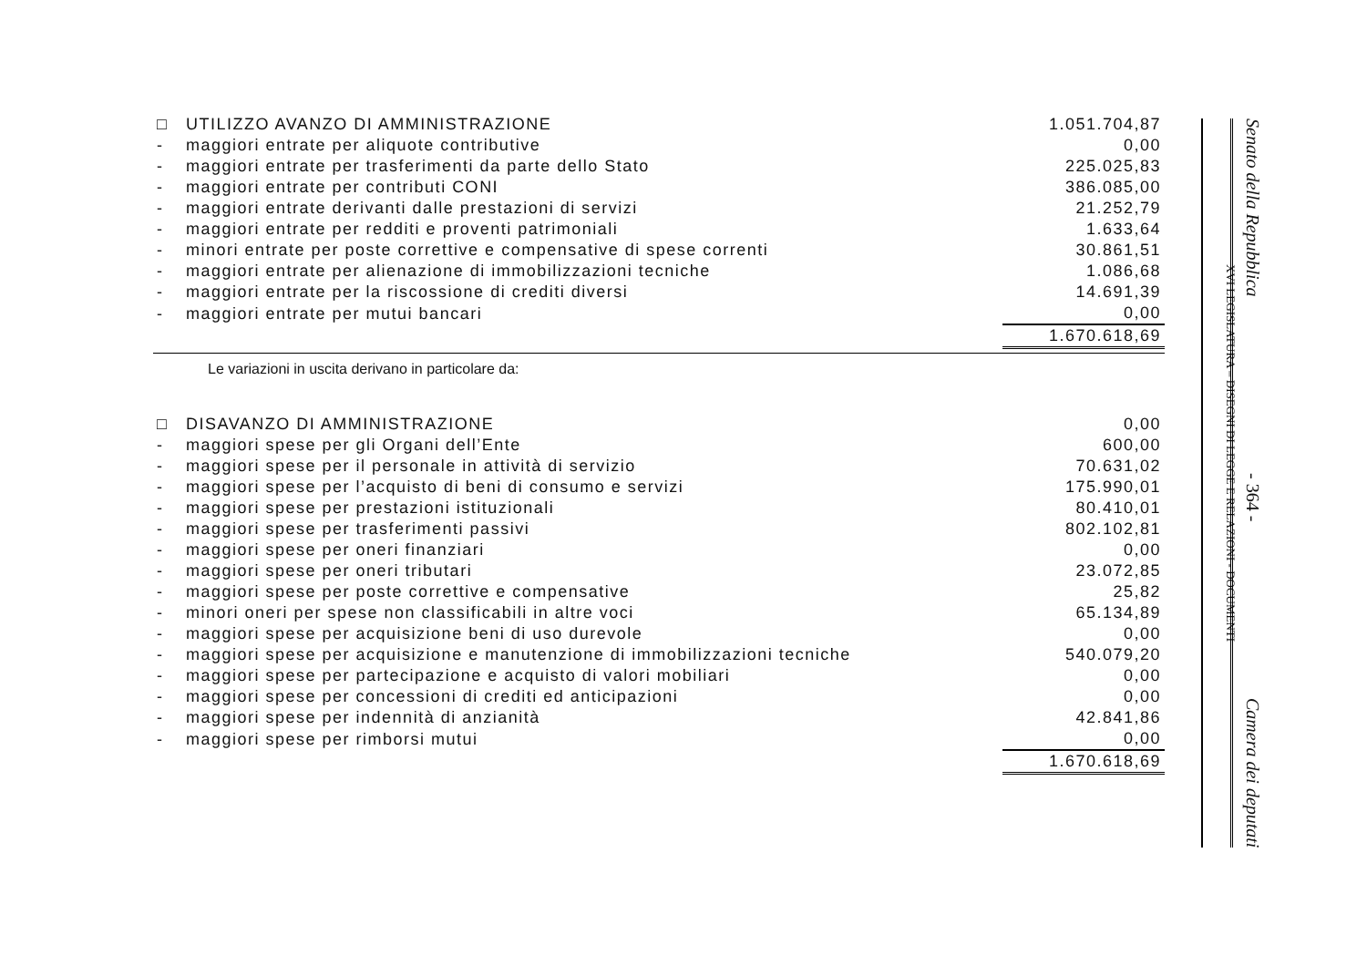| □ | UTILIZZO AVANZO DI AMMINISTRAZIONE | 1.051.704,87 |
| - | maggiori entrate per aliquote contributive | 0,00 |
| - | maggiori entrate per trasferimenti da parte dello Stato | 225.025,83 |
| - | maggiori entrate per contributi CONI | 386.085,00 |
| - | maggiori entrate derivanti dalle prestazioni di servizi | 21.252,79 |
| - | maggiori entrate per redditi e proventi patrimoniali | 1.633,64 |
| - | minori entrate per poste correttive e compensative di spese correnti | 30.861,51 |
| - | maggiori entrate per alienazione di immobilizzazioni tecniche | 1.086,68 |
| - | maggiori entrate per la riscossione di crediti diversi | 14.691,39 |
| - | maggiori entrate per mutui bancari | 0,00 |
| | | 1.670.618,69 |
Le variazioni in uscita derivano in particolare da:
| □ | DISAVANZO DI AMMINISTRAZIONE | 0,00 |
| - | maggiori spese per gli Organi dell’Ente | 600,00 |
| - | maggiori spese per il personale in attività di servizio | 70.631,02 |
| - | maggiori spese per l’acquisto di beni di consumo e servizi | 175.990,01 |
| - | maggiori spese per prestazioni istituzionali | 80.410,01 |
| - | maggiori spese per trasferimenti passivi | 802.102,81 |
| - | maggiori spese per oneri finanziari | 0,00 |
| - | maggiori spese per oneri tributari | 23.072,85 |
| - | maggiori spese per poste correttive e compensative | 25,82 |
| - | minori oneri per spese non classificabili in altre voci | 65.134,89 |
| - | maggiori spese per acquisizione beni di uso durevole | 0,00 |
| - | maggiori spese per acquisizione e manutenzione di immobilizzazioni tecniche | 540.079,20 |
| - | maggiori spese per partecipazione e acquisto di valori mobiliari | 0,00 |
| - | maggiori spese per concessioni di crediti ed anticipazioni | 0,00 |
| - | maggiori spese per indennità di anzianità | 42.841,86 |
| - | maggiori spese per rimborsi mutui | 0,00 |
| | | 1.670.618,69 |
XVI LEGISLATURA – DISEGNI DI LEGGE E RELAZIONI - DOCUMENTI
Senato della Repubblica - 364 - Camera dei deputati